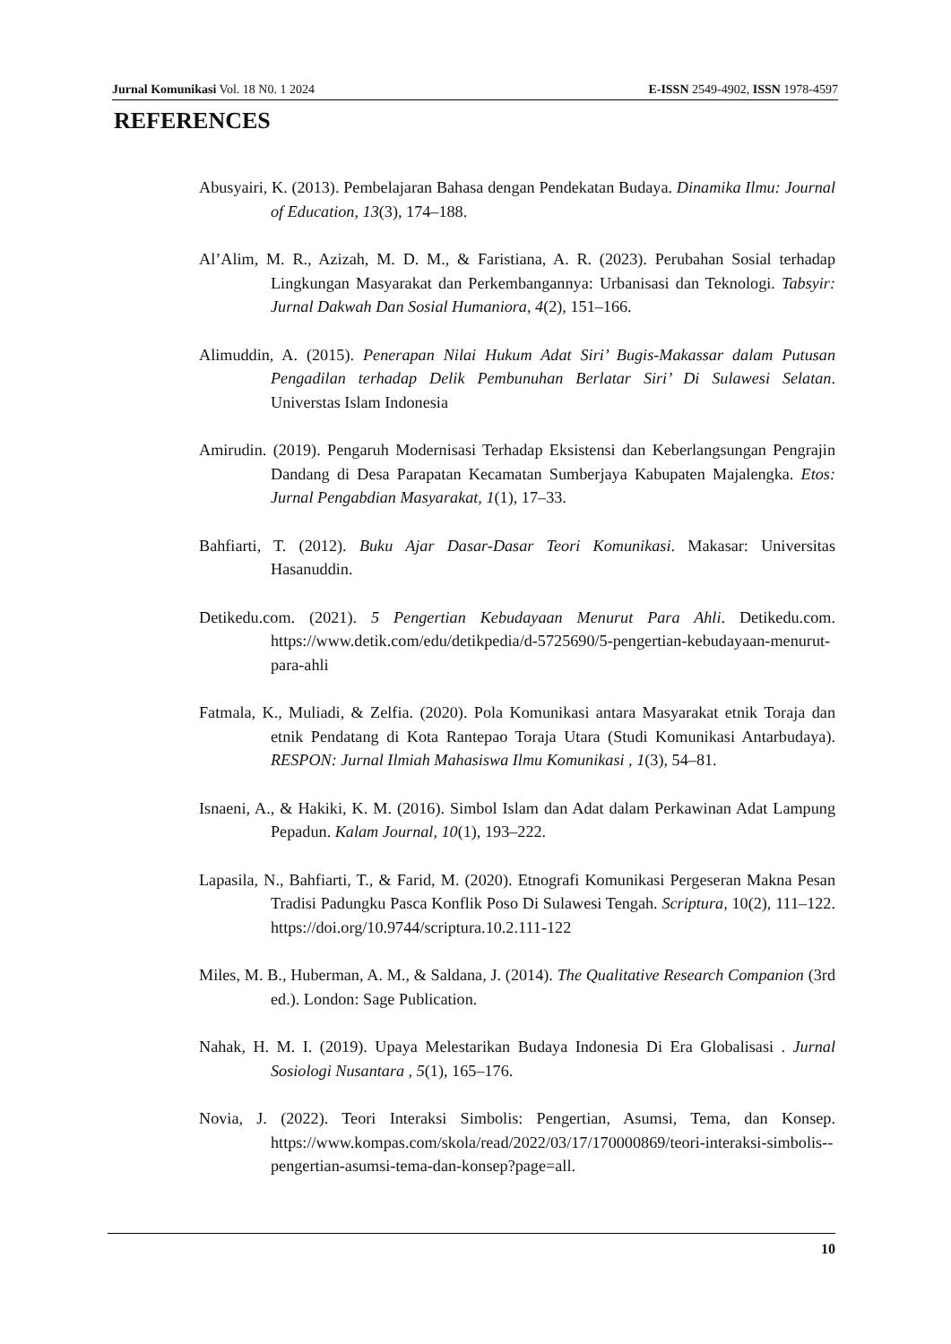Jurnal Komunikasi Vol. 18 N0. 1 2024 E-ISSN 2549-4902, ISSN 1978-4597
REFERENCES
Abusyairi, K. (2013). Pembelajaran Bahasa dengan Pendekatan Budaya. Dinamika Ilmu: Journal of Education, 13(3), 174–188.
Al’Alim, M. R., Azizah, M. D. M., & Faristiana, A. R. (2023). Perubahan Sosial terhadap Lingkungan Masyarakat dan Perkembangannya: Urbanisasi dan Teknologi. Tabsyir: Jurnal Dakwah Dan Sosial Humaniora, 4(2), 151–166.
Alimuddin, A. (2015). Penerapan Nilai Hukum Adat Siri’ Bugis-Makassar dalam Putusan Pengadilan terhadap Delik Pembunuhan Berlatar Siri’ Di Sulawesi Selatan. Universtas Islam Indonesia
Amirudin. (2019). Pengaruh Modernisasi Terhadap Eksistensi dan Keberlangsungan Pengrajin Dandang di Desa Parapatan Kecamatan Sumberjaya Kabupaten Majalengka. Etos: Jurnal Pengabdian Masyarakat, 1(1), 17–33.
Bahfiarti, T. (2012). Buku Ajar Dasar-Dasar Teori Komunikasi. Makasar: Universitas Hasanuddin.
Detikedu.com. (2021). 5 Pengertian Kebudayaan Menurut Para Ahli. Detikedu.com. https://www.detik.com/edu/detikpedia/d-5725690/5-pengertian-kebudayaan-menurut-para-ahli
Fatmala, K., Muliadi, & Zelfia. (2020). Pola Komunikasi antara Masyarakat etnik Toraja dan etnik Pendatang di Kota Rantepao Toraja Utara (Studi Komunikasi Antarbudaya). RESPON: Jurnal Ilmiah Mahasiswa Ilmu Komunikasi , 1(3), 54–81.
Isnaeni, A., & Hakiki, K. M. (2016). Simbol Islam dan Adat dalam Perkawinan Adat Lampung Pepadun. Kalam Journal, 10(1), 193–222.
Lapasila, N., Bahfiarti, T., & Farid, M. (2020). Etnografi Komunikasi Pergeseran Makna Pesan Tradisi Padungku Pasca Konflik Poso Di Sulawesi Tengah. Scriptura, 10(2), 111–122. https://doi.org/10.9744/scriptura.10.2.111-122
Miles, M. B., Huberman, A. M., & Saldana, J. (2014). The Qualitative Research Companion (3rd ed.). London: Sage Publication.
Nahak, H. M. I. (2019). Upaya Melestarikan Budaya Indonesia Di Era Globalisasi . Jurnal Sosiologi Nusantara , 5(1), 165–176.
Novia, J. (2022). Teori Interaksi Simbolis: Pengertian, Asumsi, Tema, dan Konsep. https://www.kompas.com/skola/read/2022/03/17/170000869/teori-interaksi-simbolis--pengertian-asumsi-tema-dan-konsep?page=all.
10